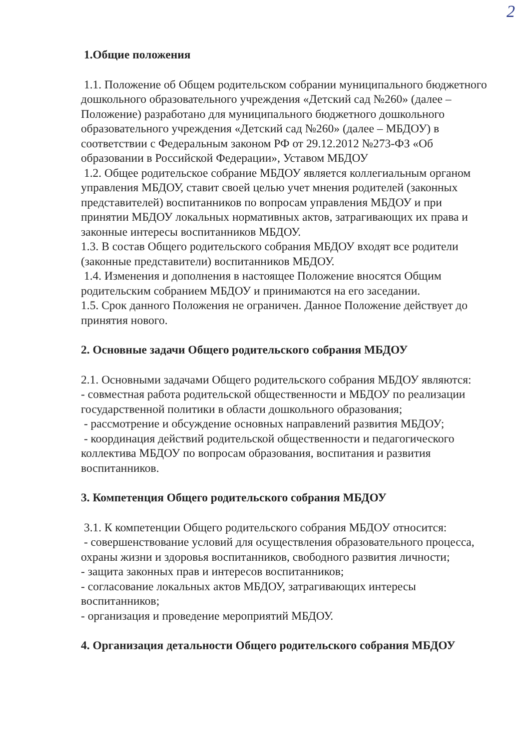2
1.Общие положения
1.1. Положение об Общем родительском собрании муниципального бюджетного дошкольного образовательного учреждения «Детский сад №260» (далее – Положение) разработано для муниципального бюджетного дошкольного образовательного учреждения «Детский сад №260» (далее – МБДОУ) в соответствии с Федеральным законом РФ от 29.12.2012 №273-ФЗ «Об образовании в Российской Федерации», Уставом МБДОУ
1.2. Общее родительское собрание МБДОУ является коллегиальным органом управления МБДОУ, ставит своей целью учет мнения родителей (законных представителей) воспитанников по вопросам управления МБДОУ и при принятии МБДОУ локальных нормативных актов, затрагивающих их права и законные интересы воспитанников МБДОУ.
1.3. В состав Общего родительского собрания МБДОУ входят все родители (законные представители) воспитанников МБДОУ.
1.4. Изменения и дополнения в настоящее Положение вносятся Общим родительским собранием МБДОУ и принимаются на его заседании.
1.5. Срок данного Положения не ограничен. Данное Положение действует до принятия нового.
2. Основные задачи Общего родительского собрания МБДОУ
2.1. Основными задачами Общего родительского собрания МБДОУ являются:
- совместная работа родительской общественности и МБДОУ по реализации государственной политики в области дошкольного образования;
- рассмотрение и обсуждение основных направлений развития МБДОУ;
- координация действий родительской общественности и педагогического коллектива МБДОУ по вопросам образования, воспитания и развития воспитанников.
3. Компетенция Общего родительского собрания МБДОУ
3.1. К компетенции Общего родительского собрания МБДОУ относится:
- совершенствование условий для осуществления образовательного процесса, охраны жизни и здоровья воспитанников, свободного развития личности;
- защита законных прав и интересов воспитанников;
- согласование локальных актов МБДОУ, затрагивающих интересы воспитанников;
- организация и проведение мероприятий МБДОУ.
4. Организация детальности Общего родительского собрания МБДОУ